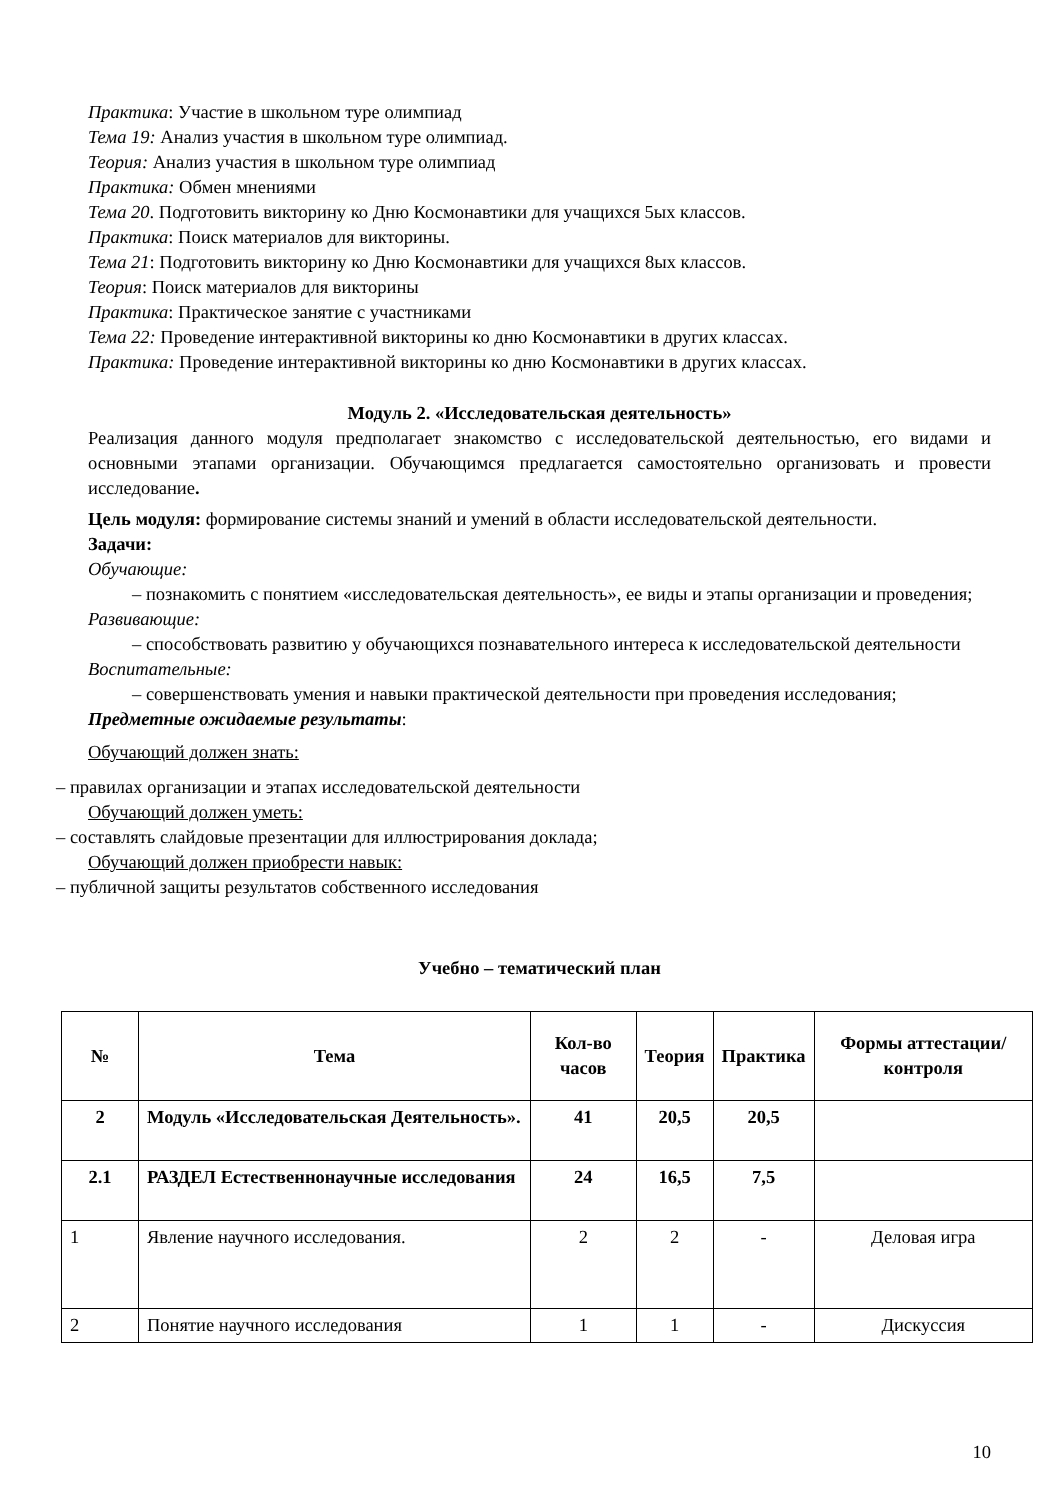Практика: Участие в школьном туре олимпиад
Тема 19: Анализ участия в школьном туре олимпиад.
Теория: Анализ участия в школьном туре олимпиад
Практика: Обмен мнениями
Тема 20. Подготовить викторину ко Дню Космонавтики для учащихся 5ых классов.
Практика: Поиск материалов для викторины.
Тема 21: Подготовить викторину ко Дню Космонавтики для учащихся 8ых классов.
Теория: Поиск материалов для викторины
Практика: Практическое занятие с участниками
Тема 22: Проведение интерактивной викторины ко дню Космонавтики в других классах.
Практика: Проведение интерактивной викторины ко дню Космонавтики в других классах.
Модуль 2. «Исследовательская деятельность»
Реализация данного модуля предполагает знакомство с исследовательской деятельностью, его видами и основными этапами организации. Обучающимся предлагается самостоятельно организовать и провести исследование.
Цель модуля: формирование системы знаний и умений в области исследовательской деятельности.
Задачи:
Обучающие:
– познакомить с понятием «исследовательская деятельность», ее виды и этапы организации и проведения;
Развивающие:
– способствовать развитию у обучающихся познавательного интереса к исследовательской деятельности
Воспитательные:
– совершенствовать умения и навыки практической деятельности при проведения исследования;
Предметные ожидаемые результаты:
Обучающий должен знать:
– правилах организации и этапах исследовательской деятельности
Обучающий должен уметь:
– составлять слайдовые презентации для иллюстрирования доклада;
Обучающий должен приобрести навык:
– публичной защиты результатов собственного исследования
Учебно – тематический план
| № | Тема | Кол-во часов | Теория | Практика | Формы аттестации/ контроля |
| --- | --- | --- | --- | --- | --- |
| 2 | Модуль «Исследовательская Деятельность». | 41 | 20,5 | 20,5 | |
| 2.1 | РАЗДЕЛ Естественнонаучные исследования | 24 | 16,5 | 7,5 | |
| 1 | Явление научного исследования. | 2 | 2 | - | Деловая игра |
| 2 | Понятие научного исследования | 1 | 1 | - | Дискуссия |
10